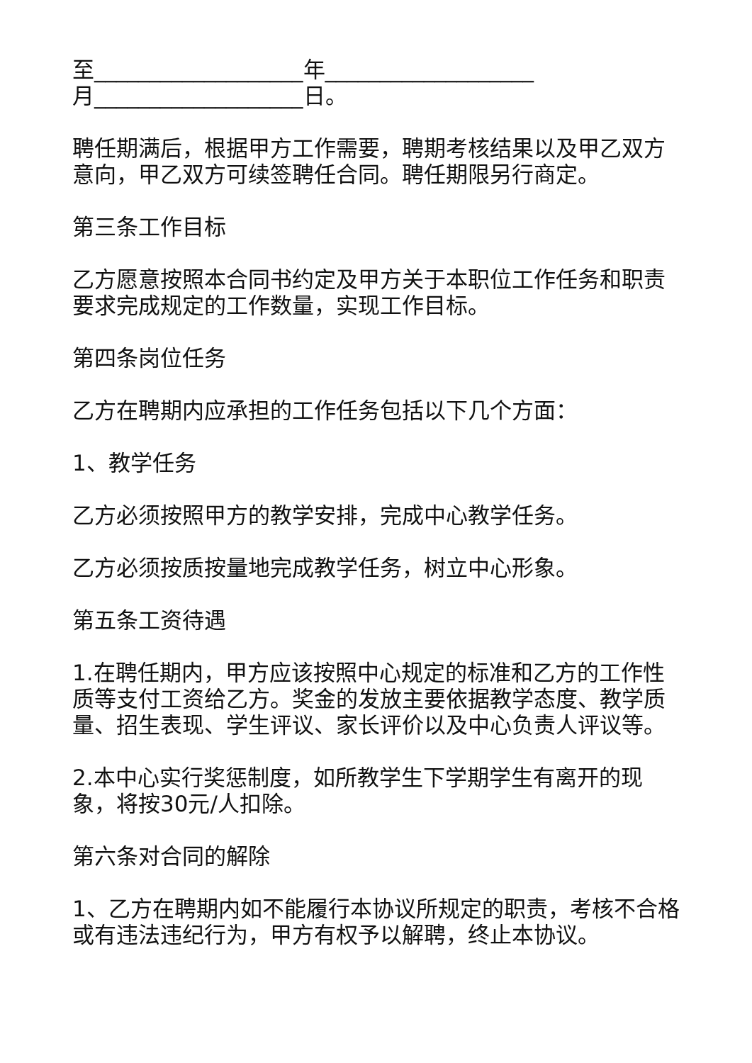至___________________年___________________
月___________________日。
聘任期满后，根据甲方工作需要，聘期考核结果以及甲乙双方意向，甲乙双方可续签聘任合同。聘任期限另行商定。
第三条工作目标
乙方愿意按照本合同书约定及甲方关于本职位工作任务和职责要求完成规定的工作数量，实现工作目标。
第四条岗位任务
乙方在聘期内应承担的工作任务包括以下几个方面：
1、教学任务
乙方必须按照甲方的教学安排，完成中心教学任务。
乙方必须按质按量地完成教学任务，树立中心形象。
第五条工资待遇
1.在聘任期内，甲方应该按照中心规定的标准和乙方的工作性质等支付工资给乙方。奖金的发放主要依据教学态度、教学质量、招生表现、学生评议、家长评价以及中心负责人评议等。
2.本中心实行奖惩制度，如所教学生下学期学生有离开的现象，将按30元/人扣除。
第六条对合同的解除
1、乙方在聘期内如不能履行本协议所规定的职责，考核不合格或有违法违纪行为，甲方有权予以解聘，终止本协议。